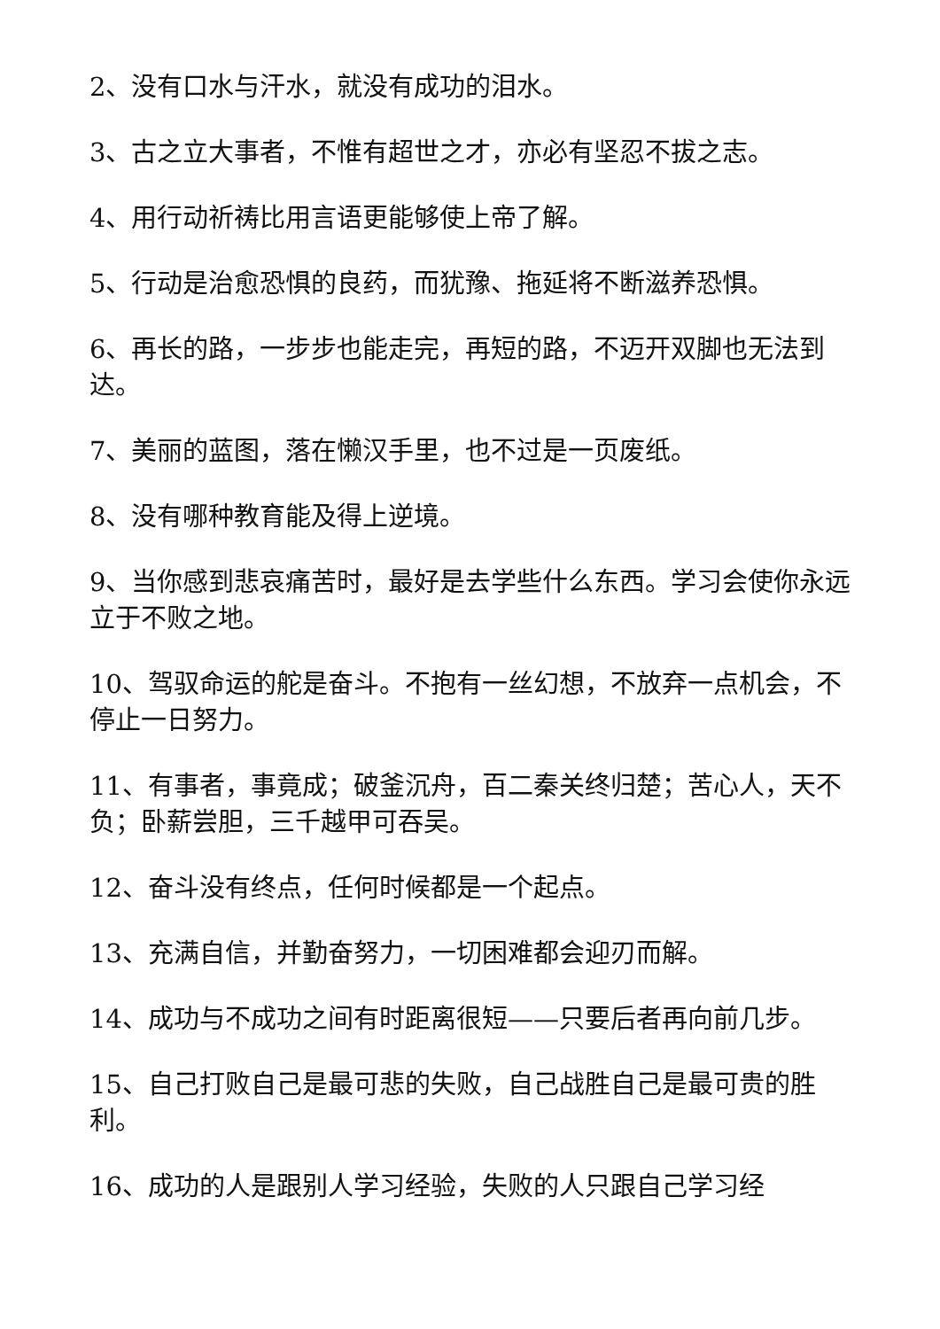2、没有口水与汗水，就没有成功的泪水。
3、古之立大事者，不惟有超世之才，亦必有坚忍不拔之志。
4、用行动祈祷比用言语更能够使上帝了解。
5、行动是治愈恐惧的良药，而犹豫、拖延将不断滋养恐惧。
6、再长的路，一步步也能走完，再短的路，不迈开双脚也无法到达。
7、美丽的蓝图，落在懒汉手里，也不过是一页废纸。
8、没有哪种教育能及得上逆境。
9、当你感到悲哀痛苦时，最好是去学些什么东西。学习会使你永远立于不败之地。
10、驾驭命运的舵是奋斗。不抱有一丝幻想，不放弃一点机会，不停止一日努力。
11、有事者，事竟成；破釜沉舟，百二秦关终归楚；苦心人，天不负；卧薪尝胆，三千越甲可吞吴。
12、奋斗没有终点，任何时候都是一个起点。
13、充满自信，并勤奋努力，一切困难都会迎刃而解。
14、成功与不成功之间有时距离很短——只要后者再向前几步。
15、自己打败自己是最可悲的失败，自己战胜自己是最可贵的胜利。
16、成功的人是跟别人学习经验，失败的人只跟自己学习经